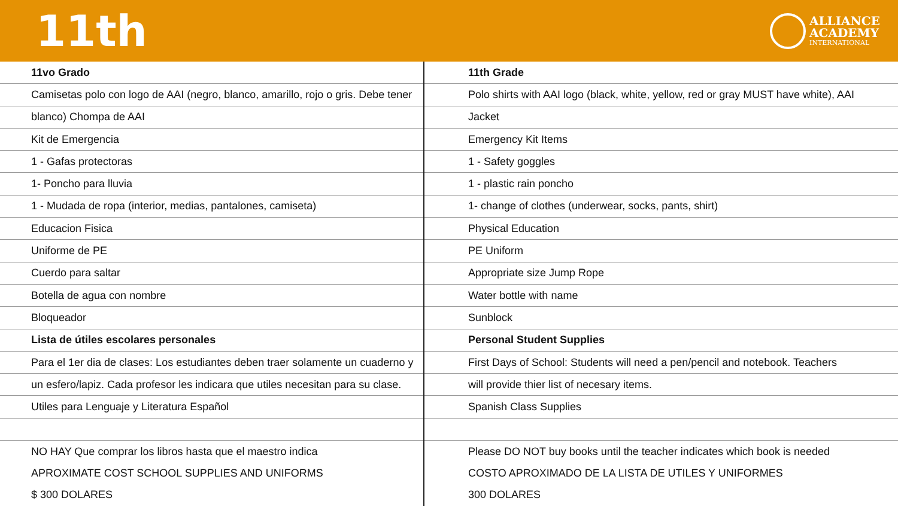11th
ALLIANCE
ACADEMY
INTERNATIONAL
| 11vo Grado | 11th Grade |
| Camisetas polo con logo de AAI (negro, blanco, amarillo, rojo o gris. Debe tener | Polo shirts with AAI logo (black, white, yellow, red or gray MUST have white), AAI |
| blanco) Chompa de AAI | Jacket |
| Kit de Emergencia | Emergency Kit Items |
| 1 - Gafas protectoras | 1 - Safety goggles |
| 1- Poncho para lluvia | 1 - plastic rain poncho |
| 1 - Mudada de ropa (interior, medias, pantalones, camiseta) | 1- change of clothes (underwear, socks, pants, shirt) |
| Educacion Fisica | Physical Education |
| Uniforme de PE | PE Uniform |
| Cuerdo para saltar | Appropriate size Jump Rope |
| Botella de agua con nombre | Water bottle with name |
| Bloqueador | Sunblock |
| Lista de útiles escolares personales | Personal Student Supplies |
| Para el 1er dia de clases: Los estudiantes deben traer solamente un cuaderno y | First Days of School: Students will need a pen/pencil and notebook. Teachers |
| un esfero/lapiz. Cada profesor les indicara que utiles necesitan para su clase. | will provide thier list of necesary items. |
| Utiles para Lenguaje y Literatura Español | Spanish Class Supplies |
| NO HAY Que comprar los libros hasta que el maestro indica | Please DO NOT buy books until the teacher indicates which book is needed |
| APROXIMATE COST SCHOOL SUPPLIES AND UNIFORMS | COSTO APROXIMADO DE LA LISTA DE UTILES Y UNIFORMES |
| $ 300 DOLARES | 300 DOLARES |